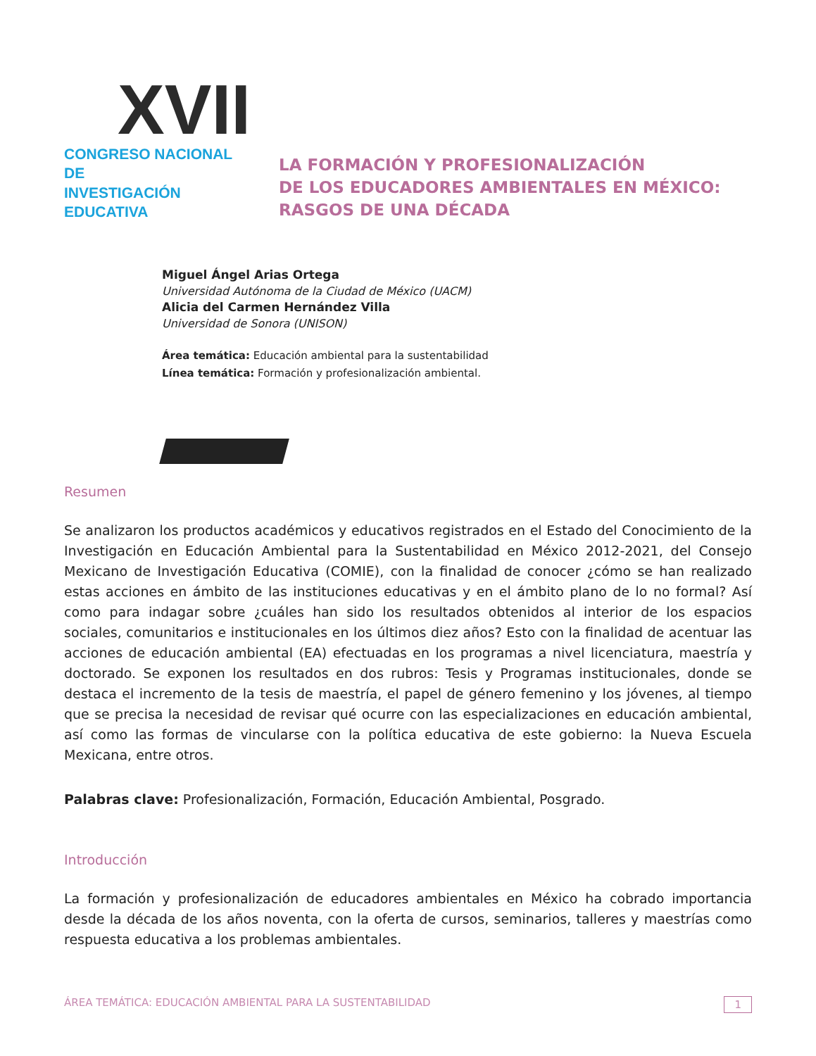XVII
CONGRESO NACIONAL DE
INVESTIGACIÓN EDUCATIVA
LA FORMACIÓN Y PROFESIONALIZACIÓN
DE LOS EDUCADORES AMBIENTALES EN MÉXICO:
RASGOS DE UNA DÉCADA
Miguel Ángel Arias Ortega
Universidad Autónoma de la Ciudad de México (UACM)
Alicia del Carmen Hernández Villa
Universidad de Sonora (UNISON)
Área temática: Educación ambiental para la sustentabilidad
Línea temática: Formación y profesionalización ambiental.
Resumen
Se analizaron los productos académicos y educativos registrados en el Estado del Conocimiento de la Investigación en Educación Ambiental para la Sustentabilidad en México 2012-2021, del Consejo Mexicano de Investigación Educativa (COMIE), con la finalidad de conocer ¿cómo se han realizado estas acciones en ámbito de las instituciones educativas y en el ámbito plano de lo no formal? Así como para indagar sobre ¿cuáles han sido los resultados obtenidos al interior de los espacios sociales, comunitarios e institucionales en los últimos diez años? Esto con la finalidad de acentuar las acciones de educación ambiental (EA) efectuadas en los programas a nivel licenciatura, maestría y doctorado. Se exponen los resultados en dos rubros: Tesis y Programas institucionales, donde se destaca el incremento de la tesis de maestría, el papel de género femenino y los jóvenes, al tiempo que se precisa la necesidad de revisar qué ocurre con las especializaciones en educación ambiental, así como las formas de vincularse con la política educativa de este gobierno: la Nueva Escuela Mexicana, entre otros.
Palabras clave: Profesionalización, Formación, Educación Ambiental, Posgrado.
Introducción
La formación y profesionalización de educadores ambientales en México ha cobrado importancia desde la década de los años noventa, con la oferta de cursos, seminarios, talleres y maestrías como respuesta educativa a los problemas ambientales.
ÁREA TEMÁTICA: EDUCACIÓN AMBIENTAL PARA LA SUSTENTABILIDAD 1